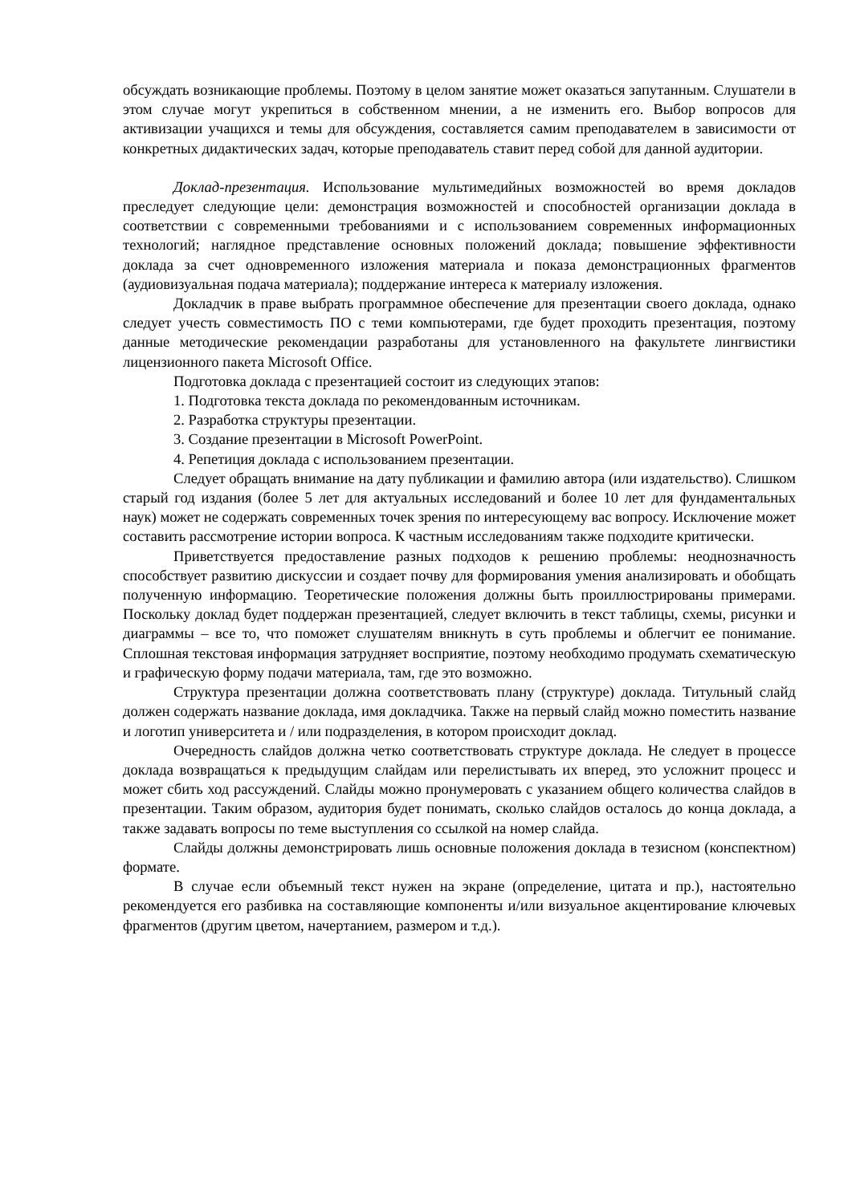обсуждать возникающие проблемы. Поэтому в целом занятие может оказаться запутанным. Слушатели в этом случае могут укрепиться в собственном мнении, а не изменить его. Выбор вопросов для активизации учащихся и темы для обсуждения, составляется самим преподавателем в зависимости от конкретных дидактических задач, которые преподаватель ставит перед собой для данной аудитории.
Доклад-презентация. Использование мультимедийных возможностей во время докладов преследует следующие цели: демонстрация возможностей и способностей организации доклада в соответствии с современными требованиями и с использованием современных информационных технологий; наглядное представление основных положений доклада; повышение эффективности доклада за счет одновременного изложения материала и показа демонстрационных фрагментов (аудиовизуальная подача материала); поддержание интереса к материалу изложения.
Докладчик в праве выбрать программное обеспечение для презентации своего доклада, однако следует учесть совместимость ПО с теми компьютерами, где будет проходить презентация, поэтому данные методические рекомендации разработаны для установленного на факультете лингвистики лицензионного пакета Microsoft Office.
Подготовка доклада с презентацией состоит из следующих этапов:
1. Подготовка текста доклада по рекомендованным источникам.
2. Разработка структуры презентации.
3. Создание презентации в Microsoft PowerPoint.
4. Репетиция доклада с использованием презентации.
Следует обращать внимание на дату публикации и фамилию автора (или издательство). Слишком старый год издания (более 5 лет для актуальных исследований и более 10 лет для фундаментальных наук) может не содержать современных точек зрения по интересующему вас вопросу. Исключение может составить рассмотрение истории вопроса. К частным исследованиям также подходите критически.
Приветствуется предоставление разных подходов к решению проблемы: неоднозначность способствует развитию дискуссии и создает почву для формирования умения анализировать и обобщать полученную информацию. Теоретические положения должны быть проиллюстрированы примерами. Поскольку доклад будет поддержан презентацией, следует включить в текст таблицы, схемы, рисунки и диаграммы – все то, что поможет слушателям вникнуть в суть проблемы и облегчит ее понимание. Сплошная текстовая информация затрудняет восприятие, поэтому необходимо продумать схематическую и графическую форму подачи материала, там, где это возможно.
Структура презентации должна соответствовать плану (структуре) доклада. Титульный слайд должен содержать название доклада, имя докладчика. Также на первый слайд можно поместить название и логотип университета и / или подразделения, в котором происходит доклад.
Очередность слайдов должна четко соответствовать структуре доклада. Не следует в процессе доклада возвращаться к предыдущим слайдам или перелистывать их вперед, это усложнит процесс и может сбить ход рассуждений. Слайды можно пронумеровать с указанием общего количества слайдов в презентации. Таким образом, аудитория будет понимать, сколько слайдов осталось до конца доклада, а также задавать вопросы по теме выступления со ссылкой на номер слайда.
Слайды должны демонстрировать лишь основные положения доклада в тезисном (конспектном) формате.
В случае если объемный текст нужен на экране (определение, цитата и пр.), настоятельно рекомендуется его разбивка на составляющие компоненты и/или визуальное акцентирование ключевых фрагментов (другим цветом, начертанием, размером и т.д.).